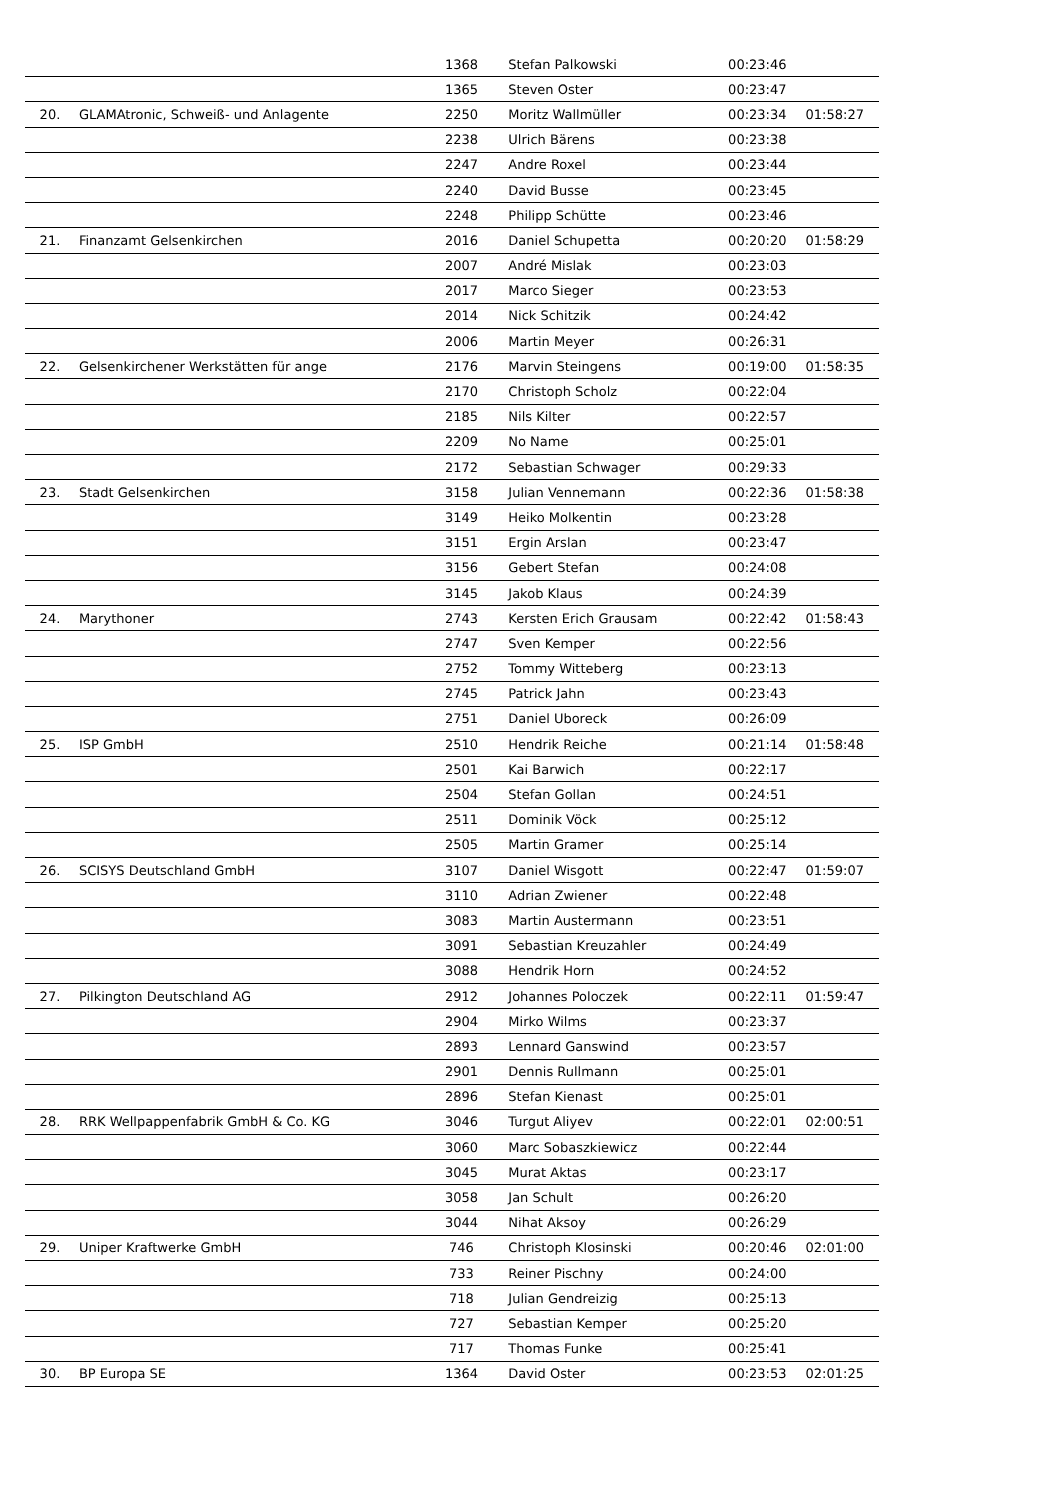| | | 1368 | Stefan Palkowski | 00:23:46 | |
| | | 1365 | Steven Oster | 00:23:47 | |
| 20. | GLAMAtronic, Schweiß- und Anlagente | 2250 | Moritz Wallmüller | 00:23:34 | 01:58:27 |
| | | 2238 | Ulrich Bärens | 00:23:38 | |
| | | 2247 | Andre Roxel | 00:23:44 | |
| | | 2240 | David Busse | 00:23:45 | |
| | | 2248 | Philipp Schütte | 00:23:46 | |
| 21. | Finanzamt Gelsenkirchen | 2016 | Daniel Schupetta | 00:20:20 | 01:58:29 |
| | | 2007 | André Mislak | 00:23:03 | |
| | | 2017 | Marco Sieger | 00:23:53 | |
| | | 2014 | Nick Schitzik | 00:24:42 | |
| | | 2006 | Martin Meyer | 00:26:31 | |
| 22. | Gelsenkirchener Werkstätten für ange | 2176 | Marvin Steingens | 00:19:00 | 01:58:35 |
| | | 2170 | Christoph Scholz | 00:22:04 | |
| | | 2185 | Nils Kilter | 00:22:57 | |
| | | 2209 | No Name | 00:25:01 | |
| | | 2172 | Sebastian Schwager | 00:29:33 | |
| 23. | Stadt Gelsenkirchen | 3158 | Julian Vennemann | 00:22:36 | 01:58:38 |
| | | 3149 | Heiko Molkentin | 00:23:28 | |
| | | 3151 | Ergin Arslan | 00:23:47 | |
| | | 3156 | Gebert Stefan | 00:24:08 | |
| | | 3145 | Jakob Klaus | 00:24:39 | |
| 24. | Marythoner | 2743 | Kersten Erich Grausam | 00:22:42 | 01:58:43 |
| | | 2747 | Sven Kemper | 00:22:56 | |
| | | 2752 | Tommy Witteberg | 00:23:13 | |
| | | 2745 | Patrick Jahn | 00:23:43 | |
| | | 2751 | Daniel Uboreck | 00:26:09 | |
| 25. | ISP GmbH | 2510 | Hendrik Reiche | 00:21:14 | 01:58:48 |
| | | 2501 | Kai Barwich | 00:22:17 | |
| | | 2504 | Stefan Gollan | 00:24:51 | |
| | | 2511 | Dominik Vöck | 00:25:12 | |
| | | 2505 | Martin Gramer | 00:25:14 | |
| 26. | SCISYS Deutschland GmbH | 3107 | Daniel Wisgott | 00:22:47 | 01:59:07 |
| | | 3110 | Adrian Zwiener | 00:22:48 | |
| | | 3083 | Martin Austermann | 00:23:51 | |
| | | 3091 | Sebastian Kreuzahler | 00:24:49 | |
| | | 3088 | Hendrik Horn | 00:24:52 | |
| 27. | Pilkington Deutschland AG | 2912 | Johannes Poloczek | 00:22:11 | 01:59:47 |
| | | 2904 | Mirko Wilms | 00:23:37 | |
| | | 2893 | Lennard Ganswind | 00:23:57 | |
| | | 2901 | Dennis Rullmann | 00:25:01 | |
| | | 2896 | Stefan Kienast | 00:25:01 | |
| 28. | RRK Wellpappenfabrik GmbH & Co. KG | 3046 | Turgut Aliyev | 00:22:01 | 02:00:51 |
| | | 3060 | Marc Sobaszkiewicz | 00:22:44 | |
| | | 3045 | Murat Aktas | 00:23:17 | |
| | | 3058 | Jan Schult | 00:26:20 | |
| | | 3044 | Nihat Aksoy | 00:26:29 | |
| 29. | Uniper Kraftwerke GmbH | 746 | Christoph Klosinski | 00:20:46 | 02:01:00 |
| | | 733 | Reiner Pischny | 00:24:00 | |
| | | 718 | Julian Gendreizig | 00:25:13 | |
| | | 727 | Sebastian Kemper | 00:25:20 | |
| | | 717 | Thomas Funke | 00:25:41 | |
| 30. | BP Europa SE | 1364 | David Oster | 00:23:53 | 02:01:25 |